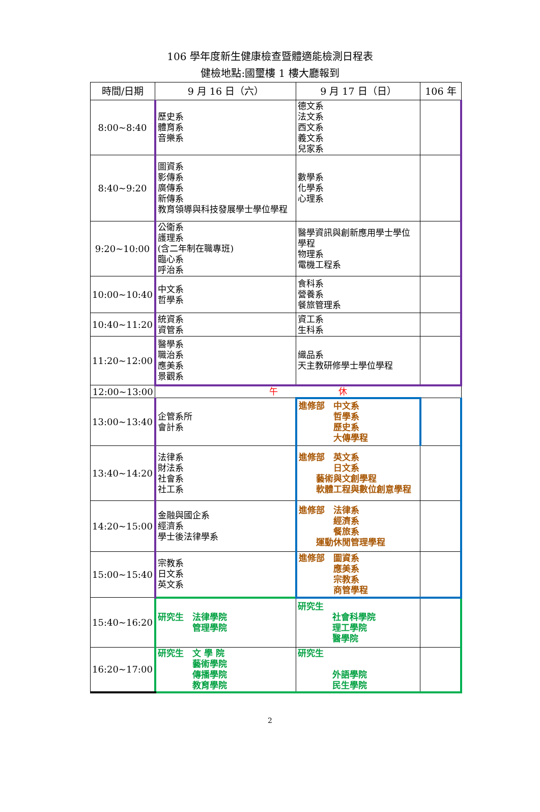106 學年度新生健康檢查暨體適能檢測日程表
健檢地點:國璽樓 1 樓大廳報到
| 時間/日期 | 9 月 16 日（六） | 9 月 17 日（日） | 106 年 |
| --- | --- | --- | --- |
| 8:00~8:40 | 歷史系 體育系 音樂系 | 德文系 法文系 西文系 義文系 兒家系 | |
| 8:40~9:20 | 圖資系 影傳系 廣傳系 新傳系 教育領導與科技發展學士學位學程 | 數學系 化學系 心理系 | |
| 9:20~10:00 | 公衛系 護理系 (含二年制在職專班) 臨心系 呼治系 | 醫學資訊與創新應用學士學位學程 物理系 電機工程系 | |
| 10:00~10:40 | 中文系 哲學系 | 食科系 營養系 餐旅管理系 | |
| 10:40~11:20 | 統資系 資管系 | 資工系 生科系 | |
| 11:20~12:00 | 醫學系 職治系 應美系 景觀系 | 織品系 天主教研修學士學位學程 | |
| 12:00~13:00 | 午 休 | | |
| 13:00~13:40 | 企管系所 會計系 | 進修部 中文系 哲學系 歷史系 大傳學程 | |
| 13:40~14:20 | 法律系 財法系 社會系 社工系 | 進修部 英文系 日文系 藝術與文創學程 軟體工程與數位創意學程 | |
| 14:20~15:00 | 金融與國企系 經濟系 學士後法律學系 | 進修部 法律系 經濟系 餐旅系 運動休閒管理學程 | |
| 15:00~15:40 | 宗教系 日文系 英文系 | 進修部 圖資系 應美系 宗教系 商管學程 | |
| 15:40~16:20 | 研究生 法律學院 管理學院 | 研究生 社會科學院 理工學院 醫學院 | |
| 16:20~17:00 | 研究生 文 學 院 藝術學院 傳播學院 教育學院 | 研究生 外語學院 民生學院 | |
2